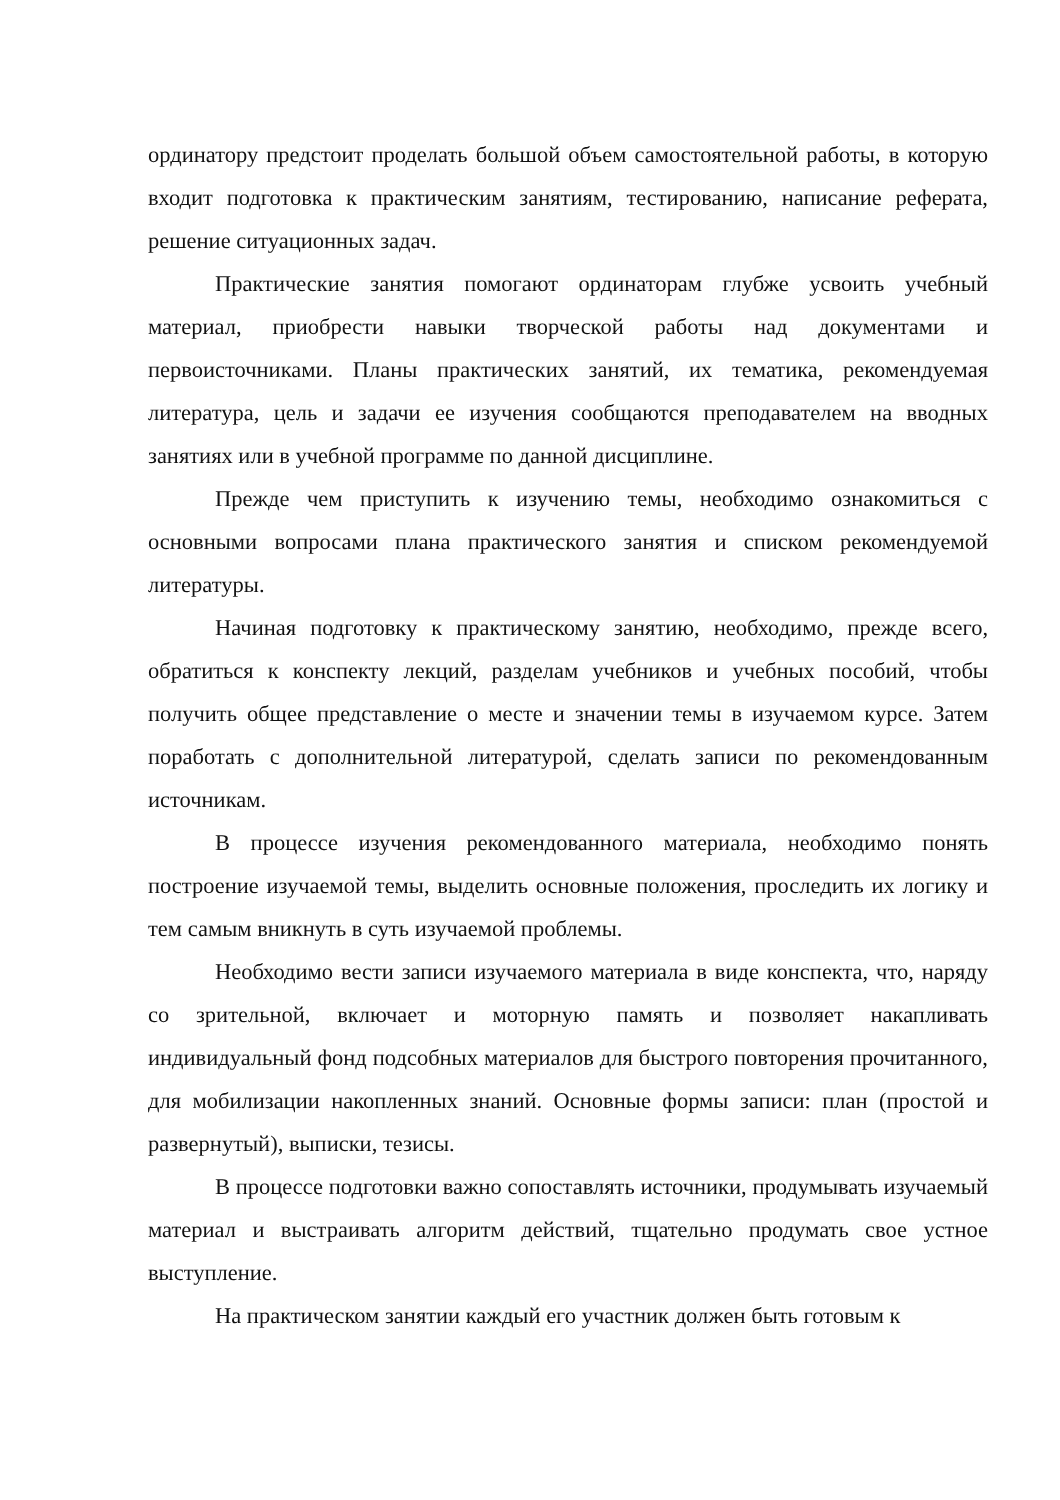ординатору предстоит проделать большой объем самостоятельной работы, в которую входит подготовка к практическим занятиям, тестированию, написание реферата, решение ситуационных задач.
Практические занятия помогают ординаторам глубже усвоить учебный материал, приобрести навыки творческой работы над документами и первоисточниками. Планы практических занятий, их тематика, рекомендуемая литература, цель и задачи ее изучения сообщаются преподавателем на вводных занятиях или в учебной программе по данной дисциплине.
Прежде чем приступить к изучению темы, необходимо ознакомиться с основными вопросами плана практического занятия и списком рекомендуемой литературы.
Начиная подготовку к практическому занятию, необходимо, прежде всего, обратиться к конспекту лекций, разделам учебников и учебных пособий, чтобы получить общее представление о месте и значении темы в изучаемом курсе. Затем поработать с дополнительной литературой, сделать записи по рекомендованным источникам.
В процессе изучения рекомендованного материала, необходимо понять построение изучаемой темы, выделить основные положения, проследить их логику и тем самым вникнуть в суть изучаемой проблемы.
Необходимо вести записи изучаемого материала в виде конспекта, что, наряду со зрительной, включает и моторную память и позволяет накапливать индивидуальный фонд подсобных материалов для быстрого повторения прочитанного, для мобилизации накопленных знаний. Основные формы записи: план (простой и развернутый), выписки, тезисы.
В процессе подготовки важно сопоставлять источники, продумывать изучаемый материал и выстраивать алгоритм действий, тщательно продумать свое устное выступление.
На практическом занятии каждый его участник должен быть готовым к